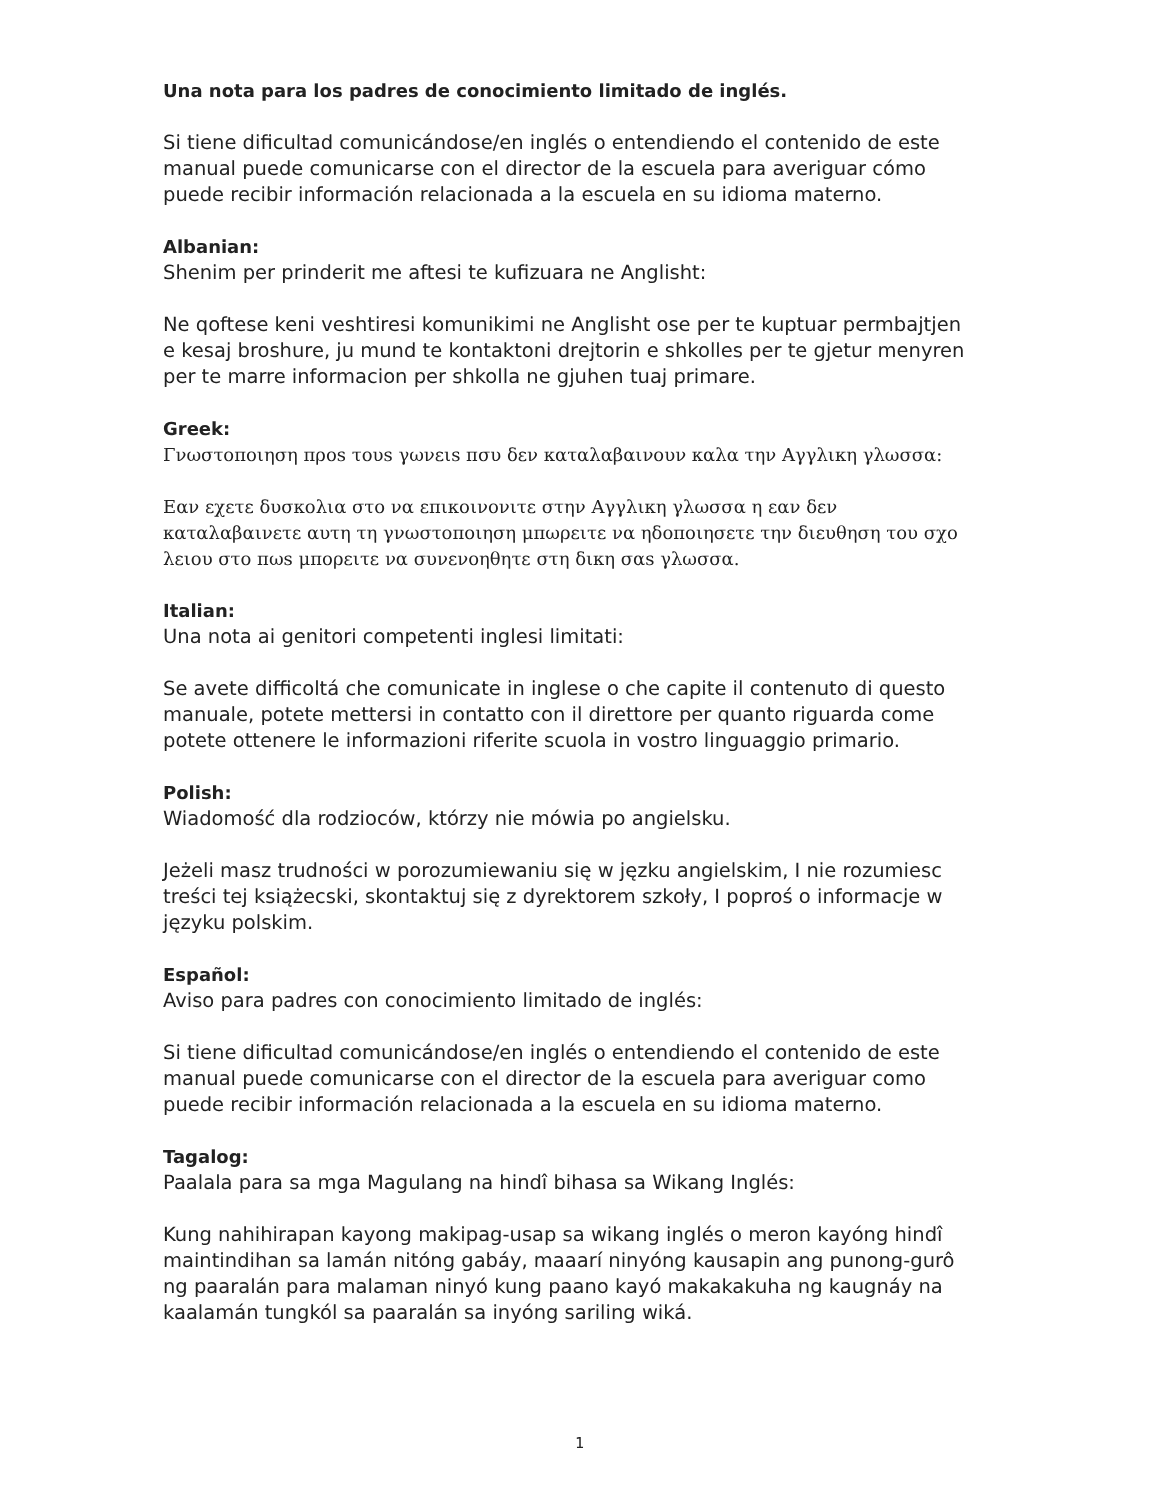Una nota para los padres de conocimiento limitado de inglés.
Si tiene dificultad comunicándose/en inglés o entendiendo el contenido de este manual puede comunicarse con el director de la escuela para averiguar cómo puede recibir información relacionada a la escuela en su idioma materno.
Albanian:
Shenim per prinderit me aftesi te kufizuara ne Anglisht:
Ne qoftese keni veshtiresi komunikimi ne Anglisht ose per te kuptuar permbajtjen e kesaj broshure, ju mund te kontaktoni drejtorin e shkolles per te gjetur menyren per te marre informacion per shkolla ne gjuhen tuaj primare.
Greek:
Γνωστοποιηση προs τουs γωνειs πσυ δεν καταλαβαινουν καλα την Αγγλικη γλωσσα:
Εαν εχετε δυσκολια στο να επικοινονιτε στην Αγγλικη γλωσσα η εαν δεν καταλαβαινετε αυτη τη γνωστοποιηση μπωρειτε να ηδοποιησετε την διευθηση του σχο λειου στο πωs μπορειτε να συνενοηθητε στη δικη σαs γλωσσα.
Italian:
Una nota ai genitori competenti inglesi limitati:
Se avete difficoltá che comunicate in inglese o che capite il contenuto di questo manuale, potete mettersi in contatto con il direttore per quanto riguarda come potete ottenere le informazioni riferite scuola in vostro linguaggio primario.
Polish:
Wiadomość dla rodzioców, którzy nie mówia po angielsku.
Jeżeli masz trudności w porozumiewaniu się w jęzku angielskim, I nie rozumiesc treści tej książecski, skontaktuj się z dyrektorem szkoły, I poproś o informacje w języku polskim.
Español:
Aviso para padres con conocimiento limitado de inglés:
Si tiene dificultad comunicándose/en inglés o entendiendo el contenido de este manual puede comunicarse con el director de la escuela para averiguar como puede recibir información relacionada a la escuela en su idioma materno.
Tagalog:
Paalala para sa mga Magulang na hindî bihasa sa Wikang Inglés:
Kung nahihirapan kayong makipag-usap sa wikang inglés o meron kayóng hindî maintindihan sa lamán nitóng gabáy, maaarí ninyóng kausapin ang punong-gurô ng paaralán para malaman ninyó kung paano kayó makakakuha ng kaugnáy na kaalamán tungkól sa paaralán sa inyóng sariling wiká.
1